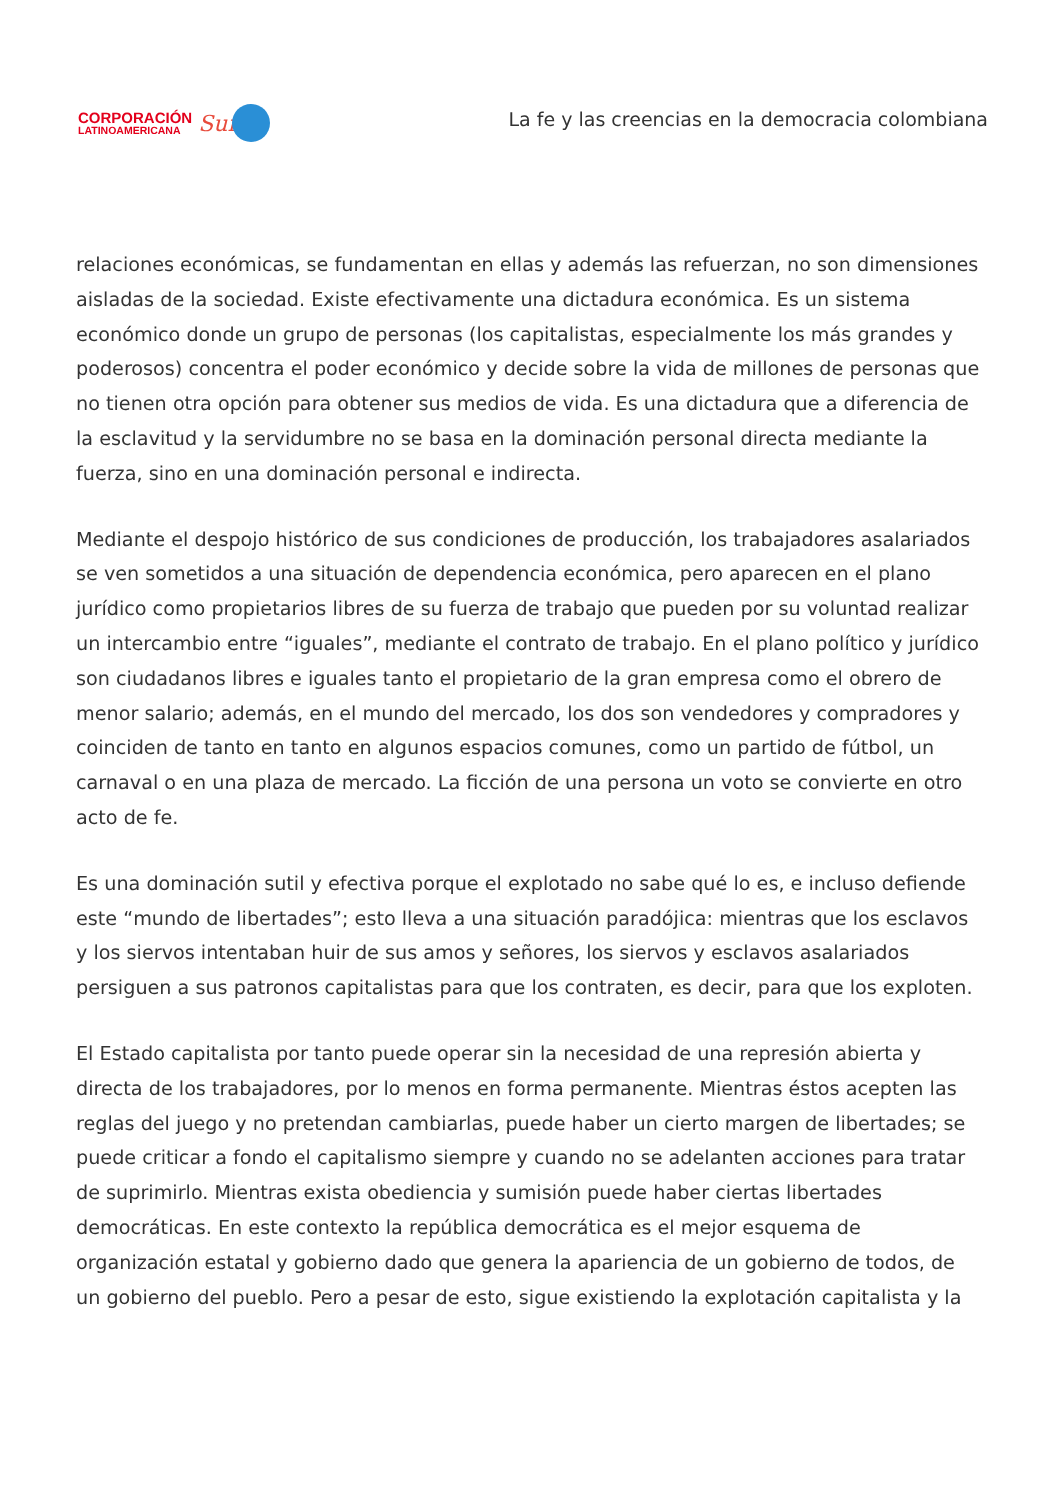CORPORACIÓN
LATINOAMERICANA
Sur
La fe y las creencias en la democracia colombiana
relaciones económicas, se fundamentan en ellas y además las refuerzan, no son dimensiones aisladas de la sociedad. Existe efectivamente una dictadura económica. Es un sistema económico donde un grupo de personas (los capitalistas, especialmente los más grandes y poderosos) concentra el poder económico y decide sobre la vida de millones de personas que no tienen otra opción para obtener sus medios de vida. Es una dictadura que a diferencia de la esclavitud y la servidumbre no se basa en la dominación personal directa mediante la fuerza, sino en una dominación personal e indirecta.
Mediante el despojo histórico de sus condiciones de producción, los trabajadores asalariados se ven sometidos a una situación de dependencia económica, pero aparecen en el plano jurídico como propietarios libres de su fuerza de trabajo que pueden por su voluntad realizar un intercambio entre “iguales”, mediante el contrato de trabajo. En el plano político y jurídico son ciudadanos libres e iguales tanto el propietario de la gran empresa como el obrero de menor salario; además, en el mundo del mercado, los dos son vendedores y compradores y coinciden de tanto en tanto en algunos espacios comunes, como un partido de fútbol, un carnaval o en una plaza de mercado. La ficción de una persona un voto se convierte en otro acto de fe.
Es una dominación sutil y efectiva porque el explotado no sabe qué lo es, e incluso defiende este “mundo de libertades”; esto lleva a una situación paradójica: mientras que los esclavos y los siervos intentaban huir de sus amos y señores, los siervos y esclavos asalariados persiguen a sus patronos capitalistas para que los contraten, es decir, para que los exploten.
El Estado capitalista por tanto puede operar sin la necesidad de una represión abierta y directa de los trabajadores, por lo menos en forma permanente. Mientras éstos acepten las reglas del juego y no pretendan cambiarlas, puede haber un cierto margen de libertades; se puede criticar a fondo el capitalismo siempre y cuando no se adelanten acciones para tratar de suprimirlo. Mientras exista obediencia y sumisión puede haber ciertas libertades democráticas. En este contexto la república democrática es el mejor esquema de organización estatal y gobierno dado que genera la apariencia de un gobierno de todos, de un gobierno del pueblo. Pero a pesar de esto, sigue existiendo la explotación capitalista y la